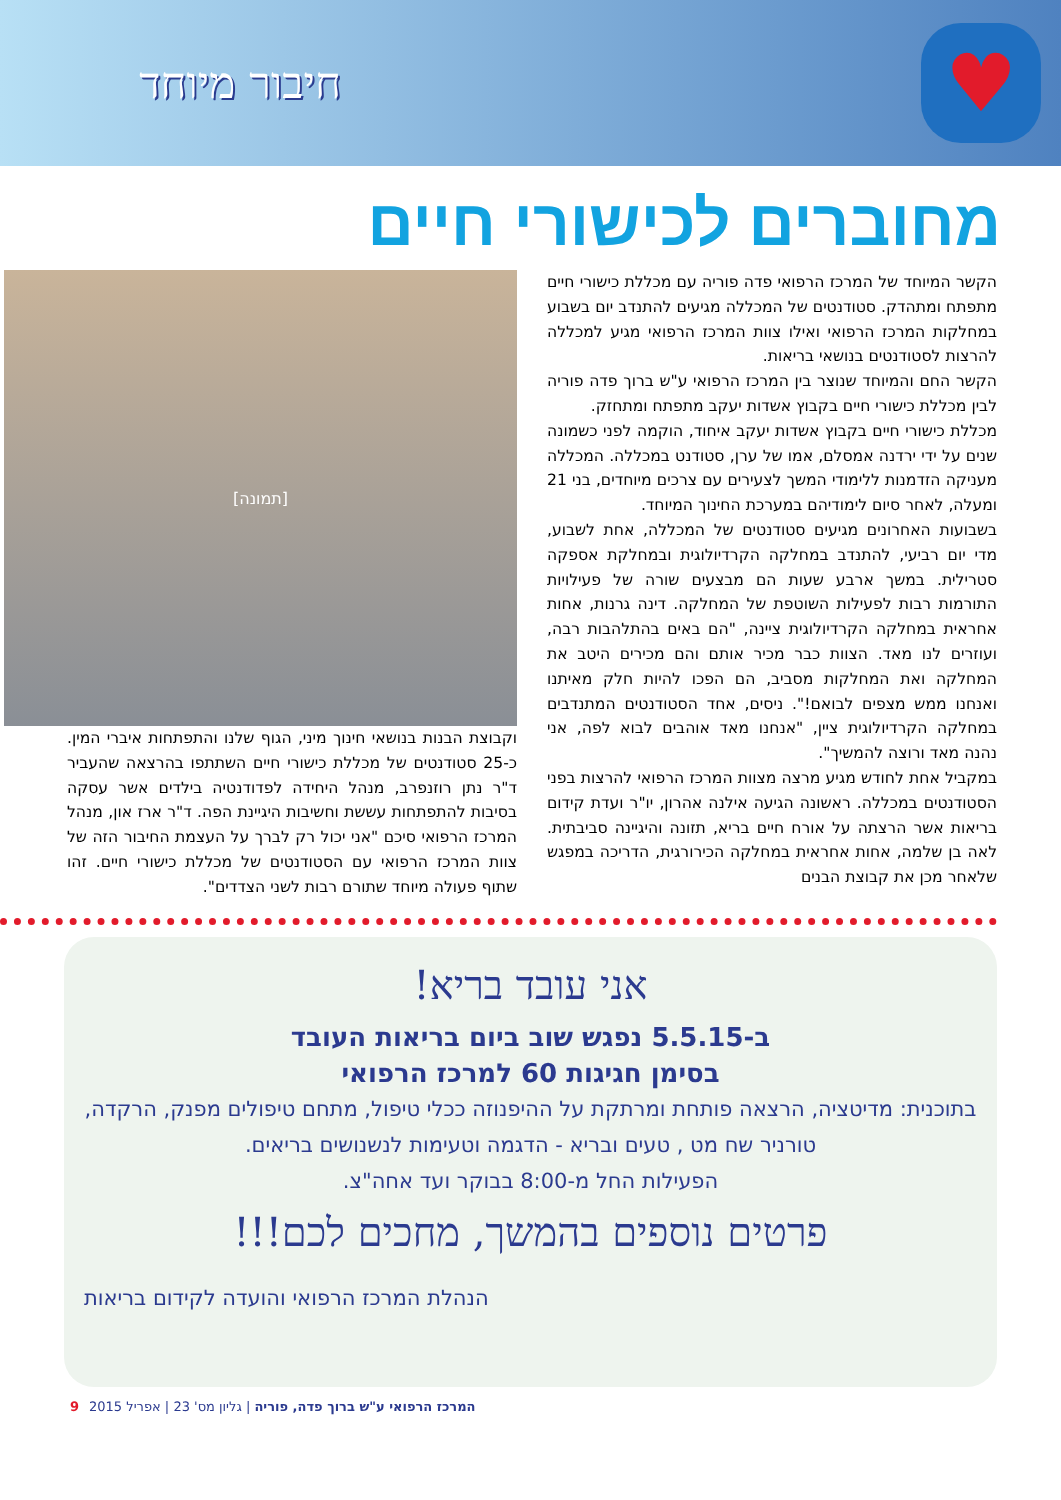♥
חיבור מיוחד
מחוברים לכישורי חיים
הקשר המיוחד של המרכז הרפואי פדה פוריה עם מכללת כישורי חיים מתפתח ומתהדק. סטודנטים של המכללה מגיעים להתנדב יום בשבוע במחלקות המרכז הרפואי ואילו צוות המרכז הרפואי מגיע למכללה להרצות לסטודנטים בנושאי בריאות.
הקשר החם והמיוחד שנוצר בין המרכז הרפואי ע"ש ברוך פדה פוריה לבין מכללת כישורי חיים בקבוץ אשדות יעקב מתפתח ומתחזק.
מכללת כישורי חיים בקבוץ אשדות יעקב איחוד, הוקמה לפני כשמונה שנים על ידי ירדנה אמסלם, אמו של ערן, סטודנט במכללה. המכללה מעניקה הזדמנות ללימודי המשך לצעירים עם צרכים מיוחדים, בני 21 ומעלה, לאחר סיום לימודיהם במערכת החינוך המיוחד.
בשבועות האחרונים מגיעים סטודנטים של המכללה, אחת לשבוע, מדי יום רביעי, להתנדב במחלקה הקרדיולוגית ובמחלקת אספקה סטרילית. במשך ארבע שעות הם מבצעים שורה של פעילויות התורמות רבות לפעילות השוטפת של המחלקה. דינה גרנות, אחות אחראית במחלקה הקרדיולוגית ציינה, "הם באים בהתלהבות רבה, ועוזרים לנו מאד. הצוות כבר מכיר אותם והם מכירים היטב את המחלקה ואת המחלקות מסביב, הם הפכו להיות חלק מאיתנו ואנחנו ממש מצפים לבואם!". ניסים, אחד הסטודנטים המתנדבים במחלקה הקרדיולוגית ציין, "אנחנו מאד אוהבים לבוא לפה, אני נהנה מאד ורוצה להמשיך".
במקביל אחת לחודש מגיע מרצה מצוות המרכז הרפואי להרצות בפני הסטודנטים במכללה. ראשונה הגיעה אילנה אהרון, יו"ר ועדת קידום בריאות אשר הרצתה על אורח חיים בריא, תזונה והיגיינה סביבתית. לאה בן שלמה, אחות אחראית במחלקה הכירורגית, הדריכה במפגש שלאחר מכן את קבוצת הבנים
[תמונה]
וקבוצת הבנות בנושאי חינוך מיני, הגוף שלנו והתפתחות איברי המין. כ-25 סטודנטים של מכללת כישורי חיים השתתפו בהרצאה שהעביר ד"ר נתן רוזנפרב, מנהל היחידה לפדודנטיה בילדים אשר עסקה בסיבות להתפתחות עששת וחשיבות היגיינת הפה. ד"ר ארז און, מנהל המרכז הרפואי סיכם "אני יכול רק לברך על העצמת החיבור הזה של צוות המרכז הרפואי עם הסטודנטים של מכללת כישורי חיים. זהו שתוף פעולה מיוחד שתורם רבות לשני הצדדים".
אני עובד בריא!
ב-5.5.15 נפגש שוב ביום בריאות העובד
בסימן חגיגות 60 למרכז הרפואי
בתוכנית: מדיטציה, הרצאה פותחת ומרתקת על ההיפנוזה ככלי טיפול, מתחם טיפולים מפנק, הרקדה, טורניר שח מט , טעים ובריא - הדגמה וטעימות לנשנושים בריאים.
הפעילות החל מ-8:00 בבוקר ועד אחה"צ.
פרטים נוספים בהמשך, מחכים לכם!!!
הנהלת המרכז הרפואי והועדה לקידום בריאות
המרכז הרפואי ע"ש ברוך פדה, פוריה | גליון מס' 23 | אפריל 2015 9